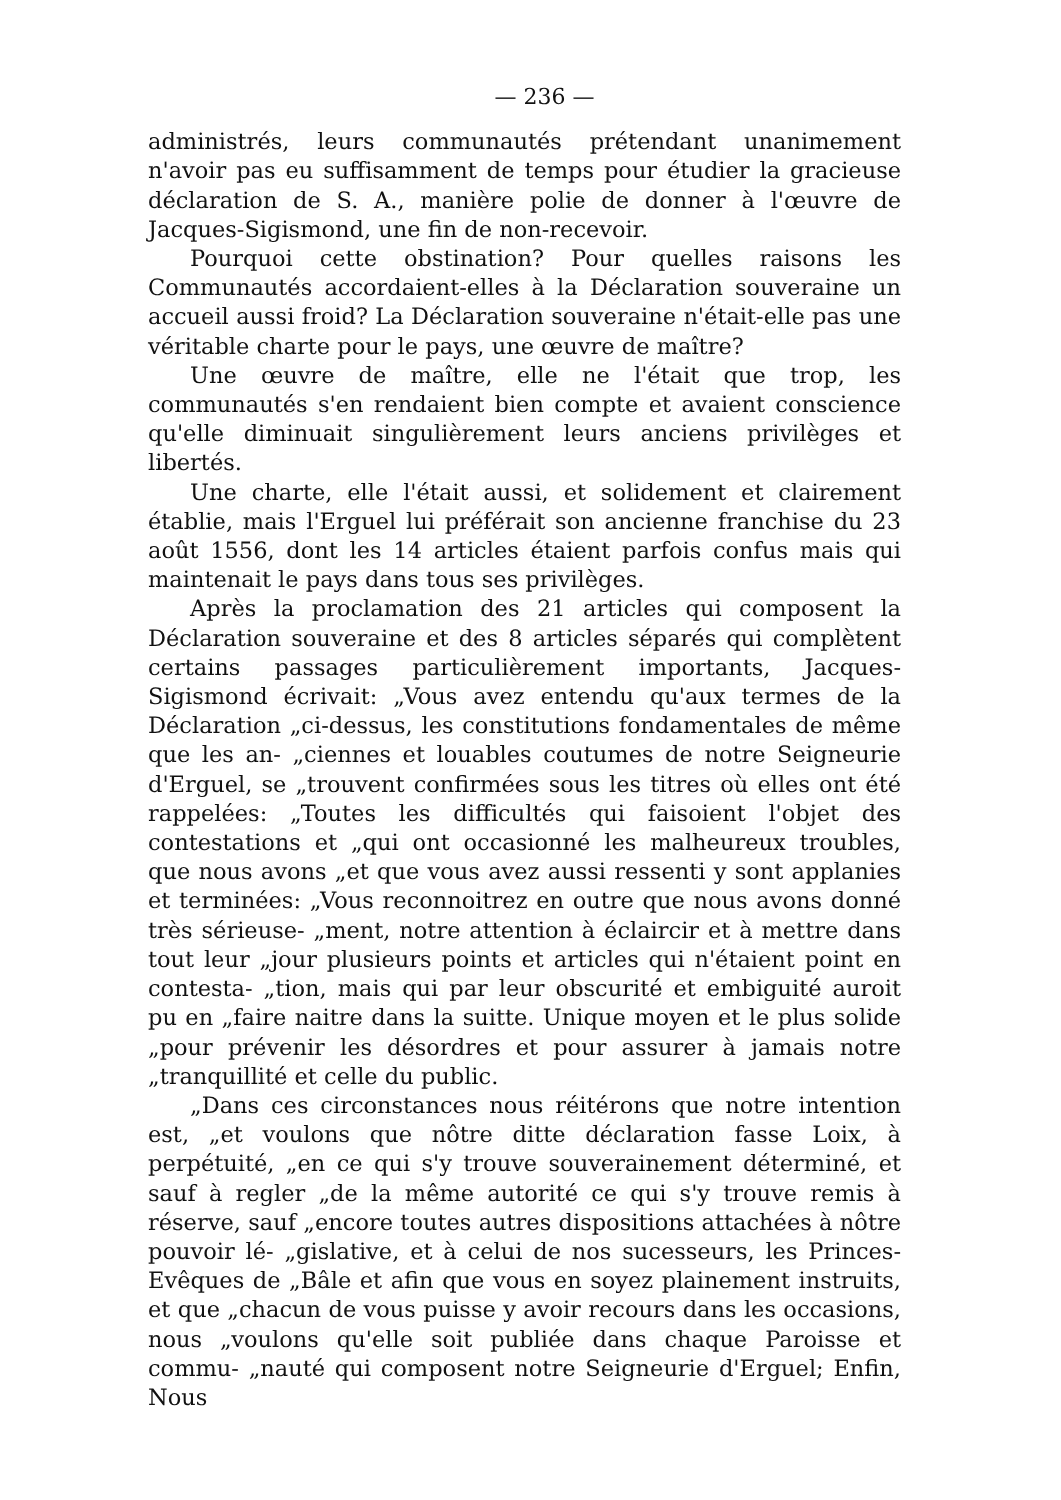— 236 —
administrés, leurs communautés prétendant unanimement n'avoir pas eu suffisamment de temps pour étudier la gracieuse déclaration de S. A., manière polie de donner à l'œuvre de Jacques-Sigismond, une fin de non-recevoir.
Pourquoi cette obstination? Pour quelles raisons les Communautés accordaient-elles à la Déclaration souveraine un accueil aussi froid? La Déclaration souveraine n'était-elle pas une véritable charte pour le pays, une œuvre de maître?
Une œuvre de maître, elle ne l'était que trop, les communautés s'en rendaient bien compte et avaient conscience qu'elle diminuait singulièrement leurs anciens privilèges et libertés.
Une charte, elle l'était aussi, et solidement et clairement établie, mais l'Erguel lui préférait son ancienne franchise du 23 août 1556, dont les 14 articles étaient parfois confus mais qui maintenait le pays dans tous ses privilèges.
Après la proclamation des 21 articles qui composent la Déclaration souveraine et des 8 articles séparés qui complètent certains passages particulièrement importants, Jacques-Sigismond écrivait: „Vous avez entendu qu'aux termes de la Déclaration „ci-dessus, les constitutions fondamentales de même que les an- „ciennes et louables coutumes de notre Seigneurie d'Erguel, se „trouvent confirmées sous les titres où elles ont été rappelées: „Toutes les difficultés qui faisoient l'objet des contestations et „qui ont occasionné les malheureux troubles, que nous avons „et que vous avez aussi ressenti y sont applanies et terminées: „Vous reconnoitrez en outre que nous avons donné très sérieuse- „ment, notre attention à éclaircir et à mettre dans tout leur „jour plusieurs points et articles qui n'étaient point en contesta- „tion, mais qui par leur obscurité et embiguité auroit pu en „faire naitre dans la suitte. Unique moyen et le plus solide „pour prévenir les désordres et pour assurer à jamais notre „tranquillité et celle du public.
„Dans ces circonstances nous réitérons que notre intention est, „et voulons que nôtre ditte déclaration fasse Loix, à perpétuité, „en ce qui s'y trouve souverainement déterminé, et sauf à regler „de la même autorité ce qui s'y trouve remis à réserve, sauf „encore toutes autres dispositions attachées à nôtre pouvoir lé- „gislative, et à celui de nos sucesseurs, les Princes-Evêques de „Bâle et afin que vous en soyez plainement instruits, et que „chacun de vous puisse y avoir recours dans les occasions, nous „voulons qu'elle soit publiée dans chaque Paroisse et commu- „nauté qui composent notre Seigneurie d'Erguel; Enfin, Nous